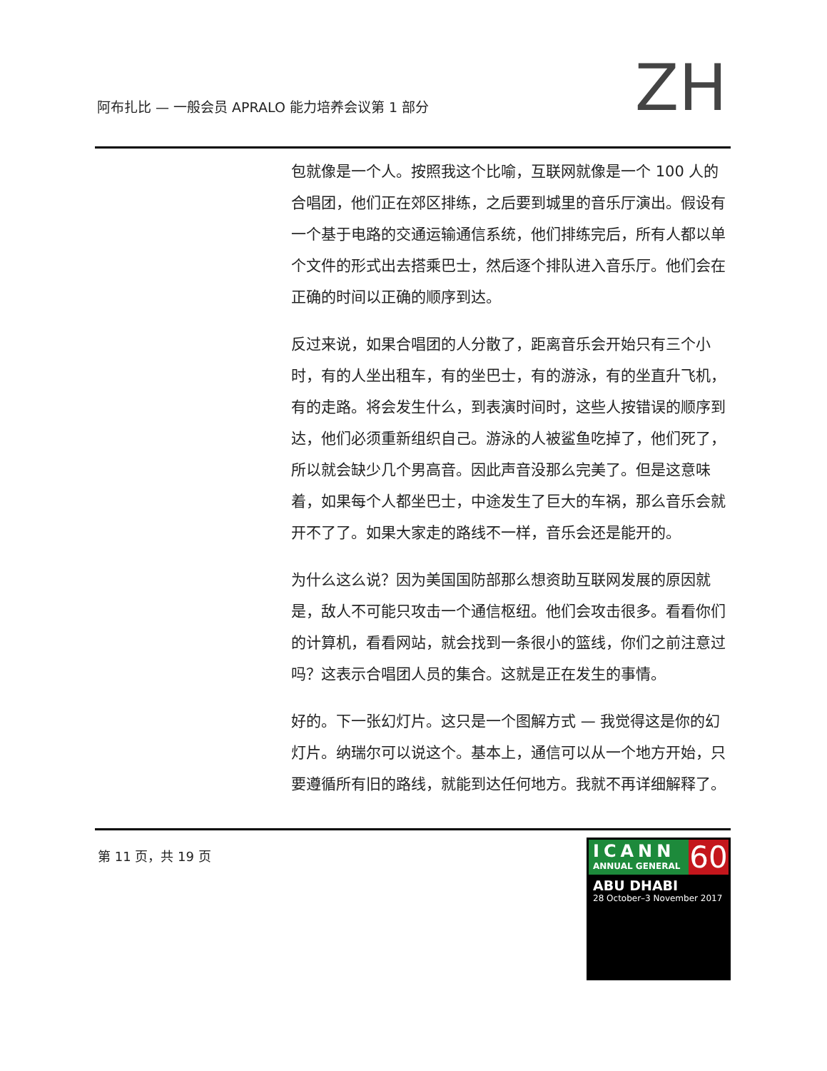阿布扎比 — 一般会员 APRALO 能力培养会议第 1 部分
ZH
包就像是一个人。按照我这个比喻，互联网就像是一个 100 人的合唱团，他们正在郊区排练，之后要到城里的音乐厅演出。假设有一个基于电路的交通运输通信系统，他们排练完后，所有人都以单个文件的形式出去搭乘巴士，然后逐个排队进入音乐厅。他们会在正确的时间以正确的顺序到达。
反过来说，如果合唱团的人分散了，距离音乐会开始只有三个小时，有的人坐出租车，有的坐巴士，有的游泳，有的坐直升飞机，有的走路。将会发生什么，到表演时间时，这些人按错误的顺序到达，他们必须重新组织自己。游泳的人被鲨鱼吃掉了，他们死了，所以就会缺少几个男高音。因此声音没那么完美了。但是这意味着，如果每个人都坐巴士，中途发生了巨大的车祸，那么音乐会就开不了了。如果大家走的路线不一样，音乐会还是能开的。
为什么这么说？因为美国国防部那么想资助互联网发展的原因就是，敌人不可能只攻击一个通信枢纽。他们会攻击很多。看看你们的计算机，看看网站，就会找到一条很小的篮线，你们之前注意过吗？这表示合唱团人员的集合。这就是正在发生的事情。
好的。下一张幻灯片。这只是一个图解方式 — 我觉得这是你的幻灯片。纳瑞尔可以说这个。基本上，通信可以从一个地方开始，只要遵循所有旧的路线，就能到达任何地方。我就不再详细解释了。
第 11 页，共 19 页
ICANN
ANNUAL GENERAL
60
ABU DHABI
28 October–3 November 2017